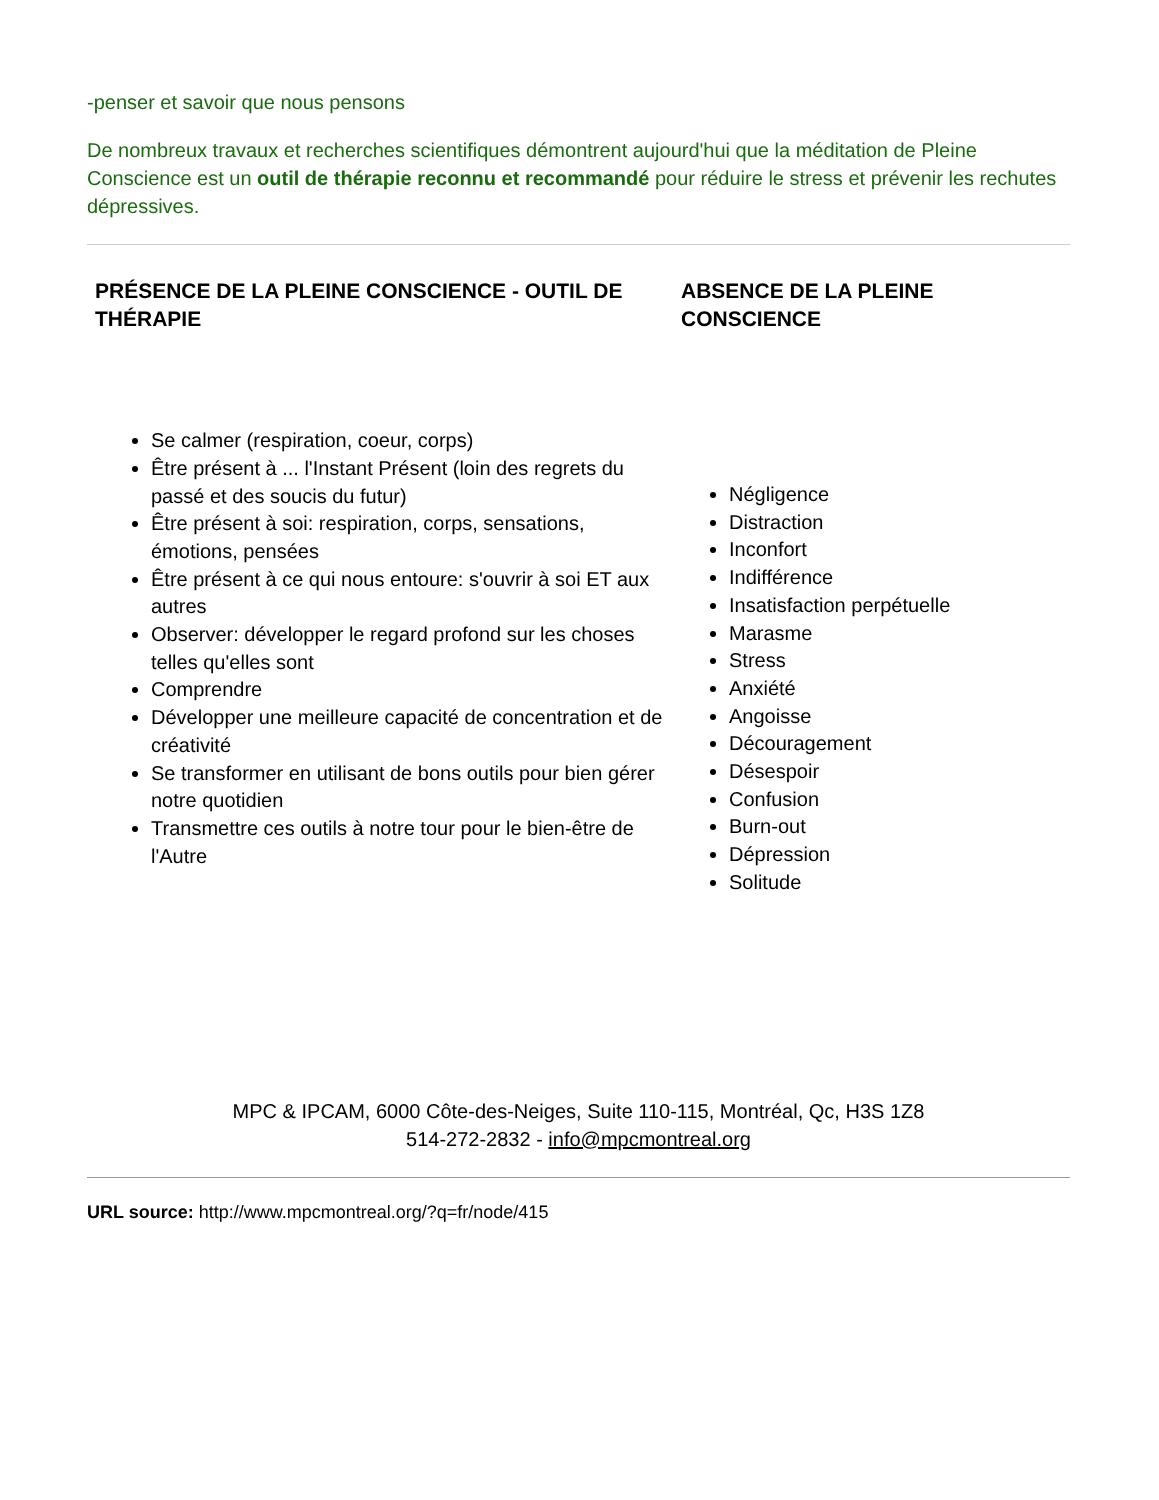-penser et savoir que nous pensons
De nombreux travaux et recherches scientifiques démontrent aujourd'hui que la méditation de Pleine Conscience est un outil de thérapie reconnu et recommandé pour réduire le stress et prévenir les rechutes dépressives.
| PRÉSENCE DE LA PLEINE CONSCIENCE - OUTIL DE THÉRAPIE | ABSENCE DE LA PLEINE CONSCIENCE |
| --- | --- |
| Se calmer (respiration, coeur, corps) Être présent à ... l'Instant Présent (loin des regrets du passé et des soucis du futur) Être présent à soi: respiration, corps, sensations, émotions, pensées Être présent à ce qui nous entoure: s'ouvrir à soi ET aux autres Observer: développer le regard profond sur les choses telles qu'elles sont Comprendre Développer une meilleure capacité de concentration et de créativité Se transformer en utilisant de bons outils pour bien gérer notre quotidien Transmettre ces outils à notre tour pour le bien-être de l'Autre | Négligence Distraction Inconfort Indifférence Insatisfaction perpétuelle Marasme Stress Anxiété Angoisse Découragement Désespoir Confusion Burn-out Dépression Solitude |
MPC & IPCAM, 6000 Côte-des-Neiges, Suite 110-115, Montréal, Qc, H3S 1Z8
514-272-2832 - info@mpcmontreal.org
URL source: http://www.mpcmontreal.org/?q=fr/node/415